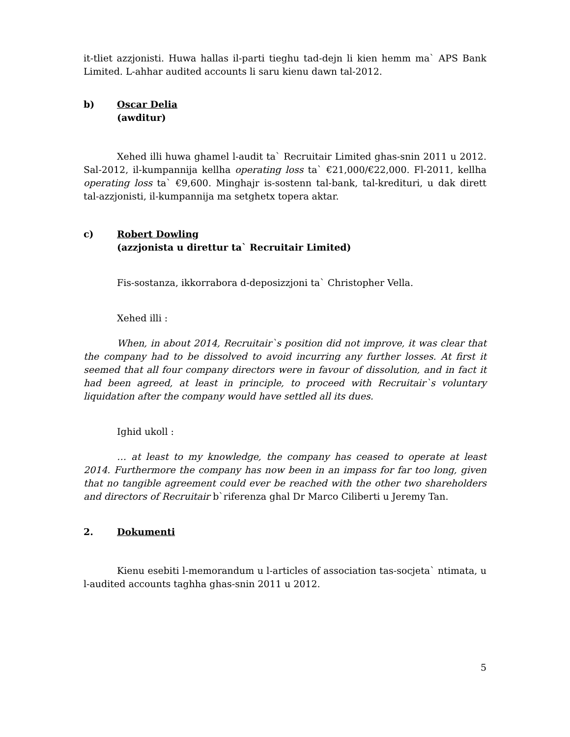it-tliet azzjonisti. Huwa hallas il-parti tieghu tad-dejn li kien hemm ma` APS Bank Limited. L-ahhar audited accounts li saru kienu dawn tal-2012.
b) Oscar Delia
(awditur)
Xehed illi huwa ghamel l-audit ta` Recruitair Limited ghas-snin 2011 u 2012. Sal-2012, il-kumpannija kellha operating loss ta` €21,000/€22,000. Fl-2011, kellha operating loss ta` €9,600. Minghajr is-sostenn tal-bank, tal-kredituri, u dak dirett tal-azzjonisti, il-kumpannija ma setghetx topera aktar.
c) Robert Dowling
(azzjonista u direttur ta` Recruitair Limited)
Fis-sostanza, ikkorrabora d-deposizzjoni ta` Christopher Vella.
Xehed illi :
When, in about 2014, Recruitair`s position did not improve, it was clear that the company had to be dissolved to avoid incurring any further losses. At first it seemed that all four company directors were in favour of dissolution, and in fact it had been agreed, at least in principle, to proceed with Recruitair`s voluntary liquidation after the company would have settled all its dues.
Ighid ukoll :
… at least to my knowledge, the company has ceased to operate at least 2014. Furthermore the company has now been in an impass for far too long, given that no tangible agreement could ever be reached with the other two shareholders and directors of Recruitair b`riferenza ghal Dr Marco Ciliberti u Jeremy Tan.
2. Dokumenti
Kienu esebiti l-memorandum u l-articles of association tas-socjeta` ntimata, u l-audited accounts taghha ghas-snin 2011 u 2012.
5